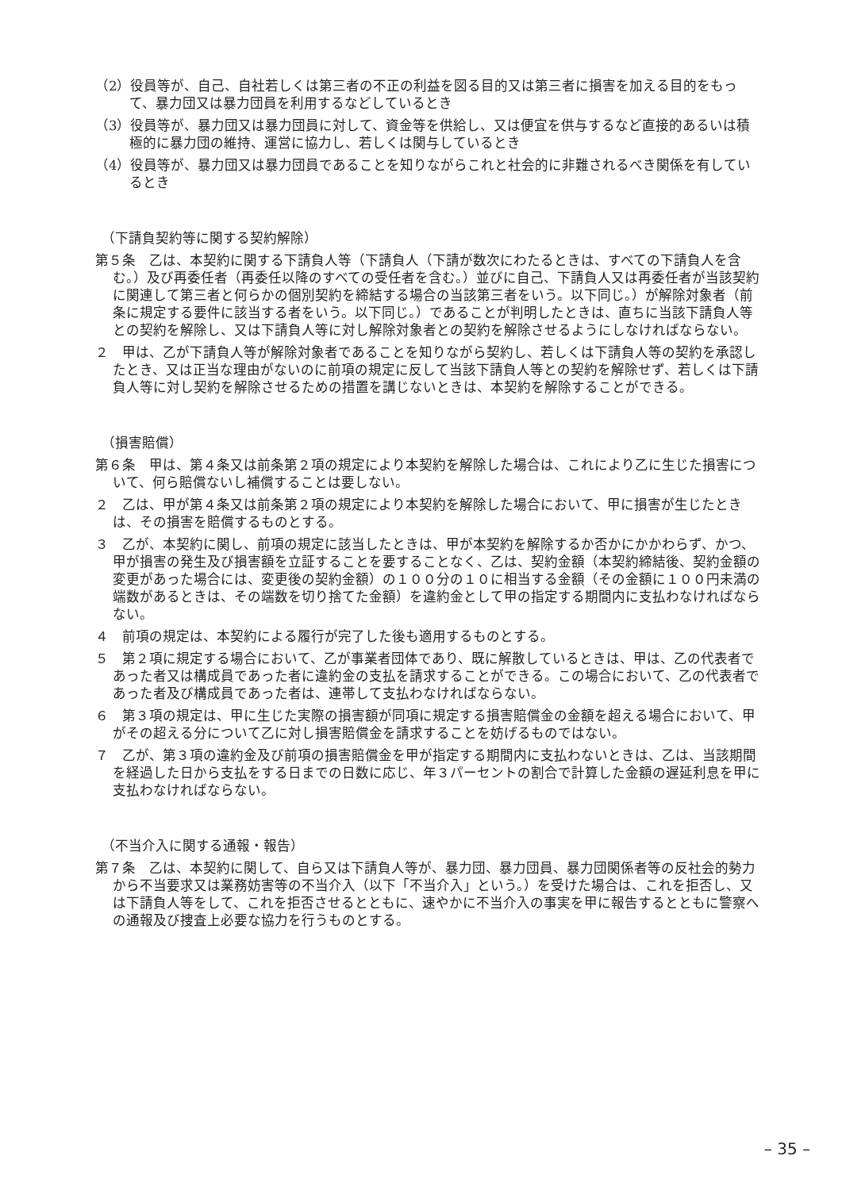（2）役員等が、自己、自社若しくは第三者の不正の利益を図る目的又は第三者に損害を加える目的をもって、暴力団又は暴力団員を利用するなどしているとき
（3）役員等が、暴力団又は暴力団員に対して、資金等を供給し、又は便宜を供与するなど直接的あるいは積極的に暴力団の維持、運営に協力し、若しくは関与しているとき
（4）役員等が、暴力団又は暴力団員であることを知りながらこれと社会的に非難されるべき関係を有しているとき
（下請負契約等に関する契約解除）
第５条　乙は、本契約に関する下請負人等（下請負人（下請が数次にわたるときは、すべての下請負人を含む。）及び再委任者（再委任以降のすべての受任者を含む。）並びに自己、下請負人又は再委任者が当該契約に関連して第三者と何らかの個別契約を締結する場合の当該第三者をいう。以下同じ。）が解除対象者（前条に規定する要件に該当する者をいう。以下同じ。）であることが判明したときは、直ちに当該下請負人等との契約を解除し、又は下請負人等に対し解除対象者との契約を解除させるようにしなければならない。
２　甲は、乙が下請負人等が解除対象者であることを知りながら契約し、若しくは下請負人等の契約を承認したとき、又は正当な理由がないのに前項の規定に反して当該下請負人等との契約を解除せず、若しくは下請負人等に対し契約を解除させるための措置を講じないときは、本契約を解除することができる。
（損害賠償）
第６条　甲は、第４条又は前条第２項の規定により本契約を解除した場合は、これにより乙に生じた損害について、何ら賠償ないし補償することは要しない。
２　乙は、甲が第４条又は前条第２項の規定により本契約を解除した場合において、甲に損害が生じたときは、その損害を賠償するものとする。
３　乙が、本契約に関し、前項の規定に該当したときは、甲が本契約を解除するか否かにかかわらず、かつ、甲が損害の発生及び損害額を立証することを要することなく、乙は、契約金額（本契約締結後、契約金額の変更があった場合には、変更後の契約金額）の１００分の１０に相当する金額（その金額に１００円未満の端数があるときは、その端数を切り捨てた金額）を違約金として甲の指定する期間内に支払わなければならない。
４　前項の規定は、本契約による履行が完了した後も適用するものとする。
５　第２項に規定する場合において、乙が事業者団体であり、既に解散しているときは、甲は、乙の代表者であった者又は構成員であった者に違約金の支払を請求することができる。この場合において、乙の代表者であった者及び構成員であった者は、連帯して支払わなければならない。
６　第３項の規定は、甲に生じた実際の損害額が同項に規定する損害賠償金の金額を超える場合において、甲がその超える分について乙に対し損害賠償金を請求することを妨げるものではない。
７　乙が、第３項の違約金及び前項の損害賠償金を甲が指定する期間内に支払わないときは、乙は、当該期間を経過した日から支払をする日までの日数に応じ、年３パーセントの割合で計算した金額の遅延利息を甲に支払わなければならない。
（不当介入に関する通報・報告）
第７条　乙は、本契約に関して、自ら又は下請負人等が、暴力団、暴力団員、暴力団関係者等の反社会的勢力から不当要求又は業務妨害等の不当介入（以下「不当介入」という。）を受けた場合は、これを拒否し、又は下請負人等をして、これを拒否させるとともに、速やかに不当介入の事実を甲に報告するとともに警察への通報及び捜査上必要な協力を行うものとする。
– 35 –